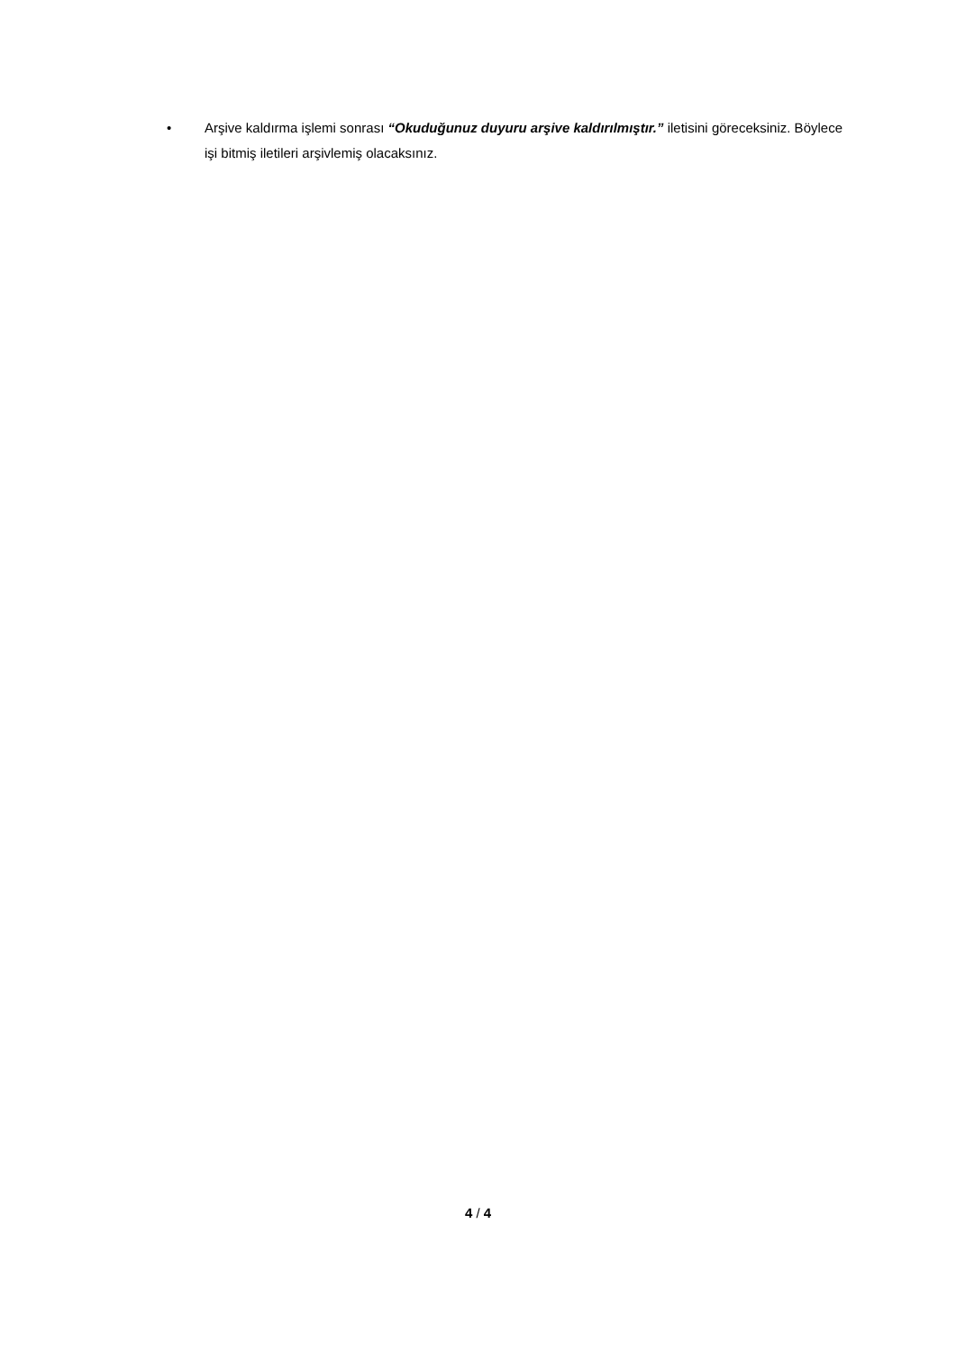• Arşive kaldırma işlemi sonrası “Okuduğunuz duyuru arşive kaldırılmıştır.” iletisini göreceksiniz. Böylece işi bitmiş iletileri arşivlemiş olacaksınız.
4 / 4